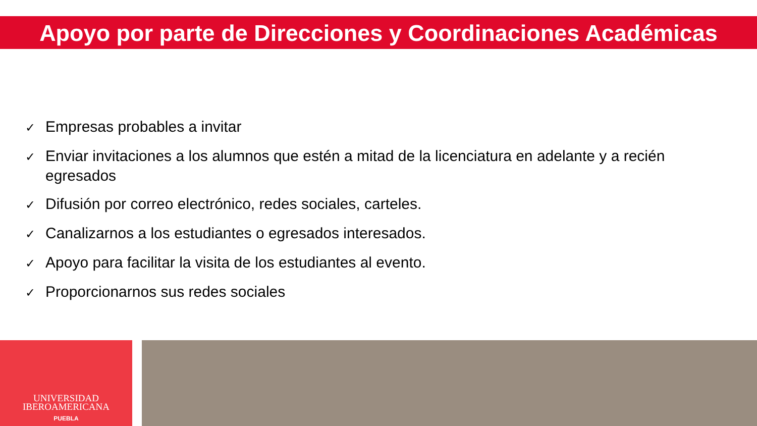Apoyo por parte de Direcciones y Coordinaciones Académicas
✓ Empresas probables a invitar
✓ Enviar invitaciones a los alumnos que estén a mitad de la licenciatura en adelante y a recién egresados
✓ Difusión por correo electrónico, redes sociales, carteles.
✓ Canalizarnos a los estudiantes o egresados interesados.
✓ Apoyo para facilitar la visita de los estudiantes al evento.
✓ Proporcionarnos sus redes sociales
UNIVERSIDAD
IBEROAMERICANA
PUEBLA